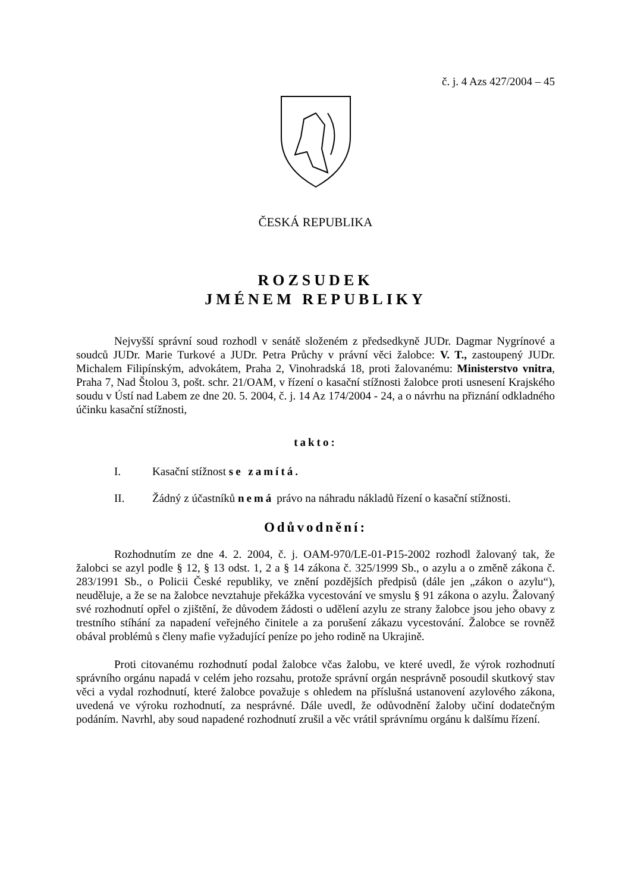č. j. 4 Azs 427/2004 – 45
ČESKÁ REPUBLIKA
ROZSUDEK
JMÉNEM REPUBLIKY
Nejvyšší správní soud rozhodl v senátě složeném z předsedkyně JUDr. Dagmar Nygrínové a soudců JUDr. Marie Turkové a JUDr. Petra Průchy v právní věci žalobce: V. T., zastoupený JUDr. Michalem Filipínským, advokátem, Praha 2, Vinohradská 18, proti žalovanému: Ministerstvo vnitra, Praha 7, Nad Štolou 3, pošt. schr. 21/OAM, v řízení o kasační stížnosti žalobce proti usnesení Krajského soudu v Ústí nad Labem ze dne 20. 5. 2004, č. j. 14 Az 174/2004 - 24, a o návrhu na přiznání odkladného účinku kasační stížnosti,
takto:
I. Kasační stížnost se zamítá.
II. Žádný z účastníků nemá právo na náhradu nákladů řízení o kasační stížnosti.
Odůvodnění:
Rozhodnutím ze dne 4. 2. 2004, č. j. OAM-970/LE-01-P15-2002 rozhodl žalovaný tak, že žalobci se azyl podle § 12, § 13 odst. 1, 2 a § 14 zákona č. 325/1999 Sb., o azylu a o změně zákona č. 283/1991 Sb., o Policii České republiky, ve znění pozdějších předpisů (dále jen „zákon o azylu“), neuděluje, a že se na žalobce nevztahuje překážka vycestování ve smyslu § 91 zákona o azylu. Žalovaný své rozhodnutí opřel o zjištění, že důvodem žádosti o udělení azylu ze strany žalobce jsou jeho obavy z trestního stíhání za napadení veřejného činitele a za porušení zákazu vycestování. Žalobce se rovněž obával problémů s členy mafie vyžadující peníze po jeho rodině na Ukrajině.
Proti citovanému rozhodnutí podal žalobce včas žalobu, ve které uvedl, že výrok rozhodnutí správního orgánu napadá v celém jeho rozsahu, protože správní orgán nesprávně posoudil skutkový stav věci a vydal rozhodnutí, které žalobce považuje s ohledem na příslušná ustanovení azylového zákona, uvedená ve výroku rozhodnutí, za nesprávné. Dále uvedl, že odůvodnění žaloby učiní dodatečným podáním. Navrhl, aby soud napadené rozhodnutí zrušil a věc vrátil správnímu orgánu k dalšímu řízení.